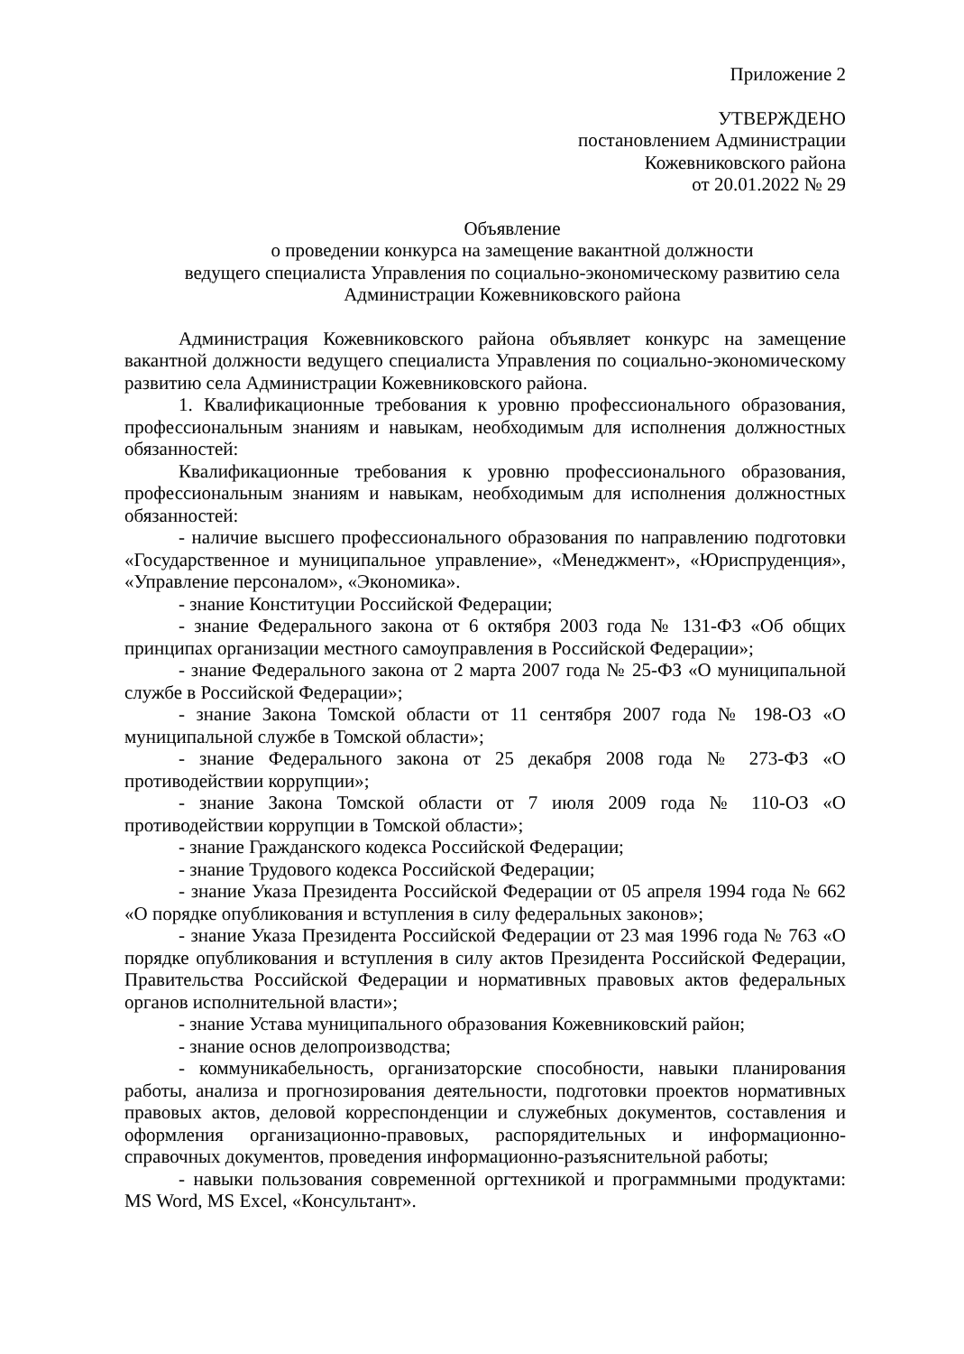Приложение 2
УТВЕРЖДЕНО
постановлением Администрации
Кожевниковского района
от 20.01.2022 № 29
Объявление
о проведении конкурса на замещение вакантной должности
ведущего специалиста Управления по социально-экономическому развитию села
Администрации Кожевниковского района
Администрация Кожевниковского района объявляет конкурс на замещение вакантной должности ведущего специалиста Управления по социально-экономическому развитию села Администрации Кожевниковского района.
1. Квалификационные требования к уровню профессионального образования, профессиональным знаниям и навыкам, необходимым для исполнения должностных обязанностей:
Квалификационные требования к уровню профессионального образования, профессиональным знаниям и навыкам, необходимым для исполнения должностных обязанностей:
- наличие высшего профессионального образования по направлению подготовки «Государственное и муниципальное управление», «Менеджмент», «Юриспруденция», «Управление персоналом», «Экономика».
- знание Конституции Российской Федерации;
- знание Федерального закона от 6 октября 2003 года № 131-ФЗ «Об общих принципах организации местного самоуправления в Российской Федерации»;
- знание Федерального закона от 2 марта 2007 года № 25-ФЗ «О муниципальной службе в Российской Федерации»;
- знание Закона Томской области от 11 сентября 2007 года № 198-ОЗ «О муниципальной службе в Томской области»;
- знание Федерального закона от 25 декабря 2008 года № 273-ФЗ «О противодействии коррупции»;
- знание Закона Томской области от 7 июля 2009 года № 110-ОЗ «О противодействии коррупции в Томской области»;
- знание Гражданского кодекса Российской Федерации;
- знание Трудового кодекса Российской Федерации;
- знание Указа Президента Российской Федерации от 05 апреля 1994 года № 662 «О порядке опубликования и вступления в силу федеральных законов»;
- знание Указа Президента Российской Федерации от 23 мая 1996 года № 763 «О порядке опубликования и вступления в силу актов Президента Российской Федерации, Правительства Российской Федерации и нормативных правовых актов федеральных органов исполнительной власти»;
- знание Устава муниципального образования Кожевниковский район;
- знание основ делопроизводства;
- коммуникабельность, организаторские способности, навыки планирования работы, анализа и прогнозирования деятельности, подготовки проектов нормативных правовых актов, деловой корреспонденции и служебных документов, составления и оформления организационно-правовых, распорядительных и информационно-справочных документов, проведения информационно-разъяснительной работы;
- навыки пользования современной оргтехникой и программными продуктами: MS Word, MS Excel, «Консультант».